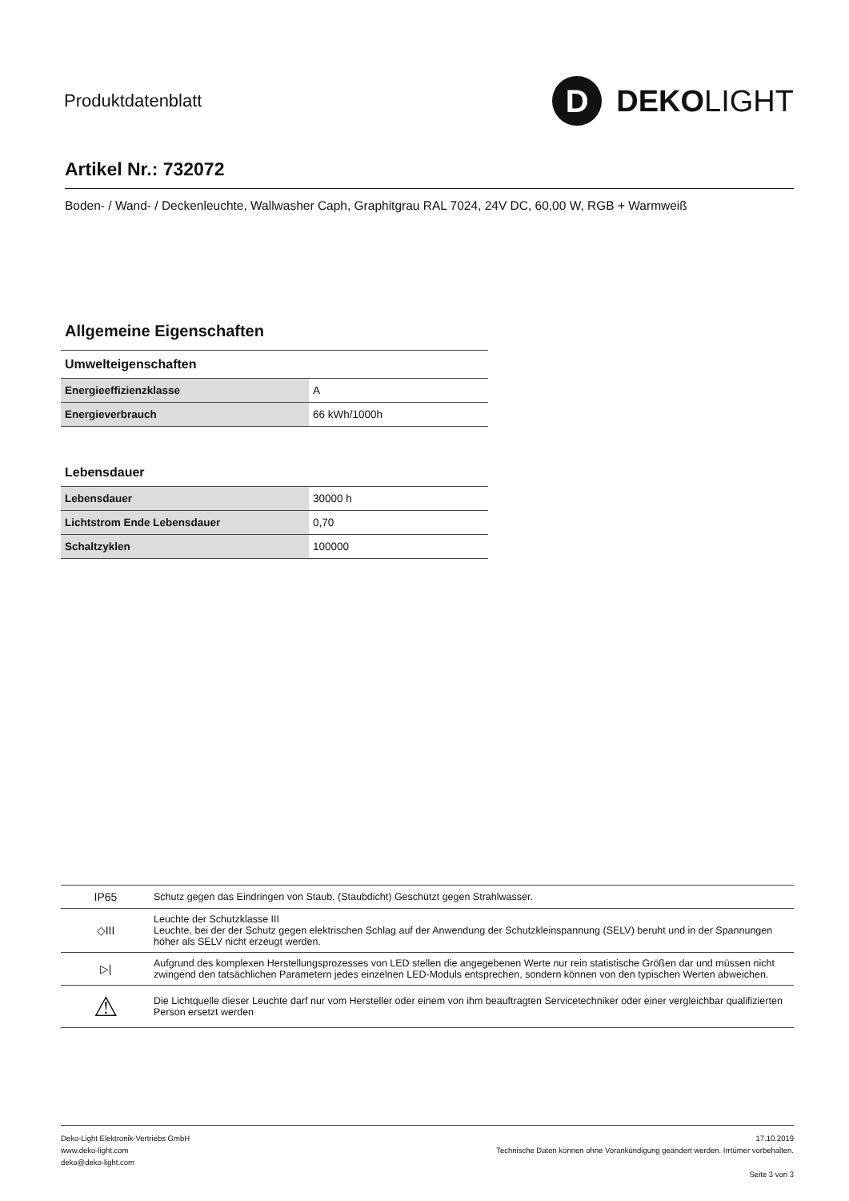Produktdatenblatt
D
DEKO LIGHT
Artikel Nr.: 732072
Boden- / Wand- / Deckenleuchte, Wallwasher Caph, Graphitgrau RAL 7024, 24V DC, 60,00 W, RGB + Warmweiß
Allgemeine Eigenschaften
Umwelteigenschaften
| Energieeffizienzklasse | A |
| Energieverbrauch | 66 kWh/1000h |
Lebensdauer
| Lebensdauer | 30000 h |
| Lichtstrom Ende Lebensdauer | 0,70 |
| Schaltzyklen | 100000 |
| IP65 | Schutz gegen das Eindringen von Staub. (Staubdicht) Geschützt gegen Strahlwasser. |
| ◇III | Leuchte der Schutzklasse III Leuchte, bei der der Schutz gegen elektrischen Schlag auf der Anwendung der Schutzkleinspannung (SELV) beruht und in der Spannungen höher als SELV nicht erzeugt werden. |
| ▷/ | Aufgrund des komplexen Herstellungsprozesses von LED stellen die angegebenen Werte nur rein statistische Größen dar und müssen nicht zwingend den tatsächlichen Parametern jedes einzelnen LED-Moduls entsprechen, sondern können von den typischen Werten abweichen. |
| ⚠ | Die Lichtquelle dieser Leuchte darf nur vom Hersteller oder einem von ihm beauftragten Servicetechniker oder einer vergleichbar qualifizierten Person ersetzt werden |
Deko-Light Elektronik-Vertriebs GmbH
www.deko-light.com
deko@deko-light.com
17.10.2019
Technische Daten können ohne Vorankündigung geändert werden. Irrtümer vorbehalten.
Seite 3 von 3